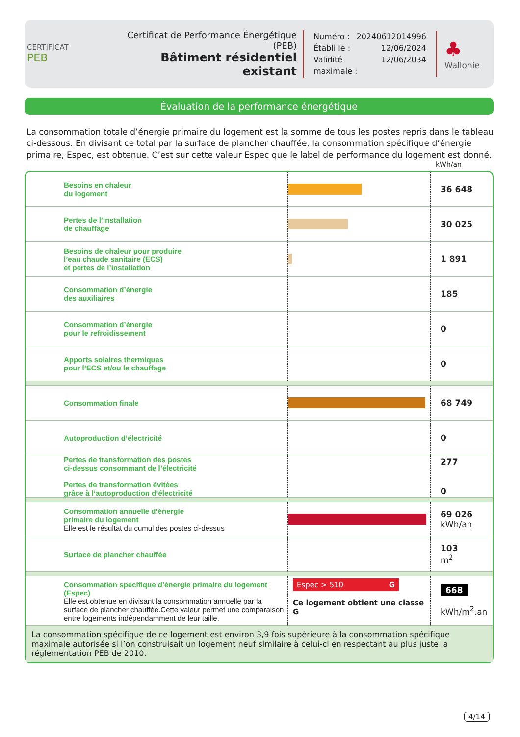CERTIFICAT
PEB
Certificat de Performance Énergétique (PEB)
Bâtiment résidentiel existant
Numéro : 20240612014996
Établi le : 12/06/2024
Validité maximale : 12/06/2034
♣
Wallonie
Évaluation de la performance énergétique
La consommation totale d’énergie primaire du logement est la somme de tous les postes repris dans le tableau ci-dessous. En divisant ce total par la surface de plancher chauffée, la consommation spécifique d’énergie primaire, Espec, est obtenue. C’est sur cette valeur Espec que le label de performance du logement est donné.
kWh/an
| | Besoins en chaleur du logement | | 36 648 |
| | Pertes de l’installation de chauffage | | 30 025 |
| | Besoins de chaleur pour produire l’eau chaude sanitaire (ECS) et pertes de l’installation | | 1 891 |
| | Consommation d’énergie des auxiliaires | | 185 |
| | Consommation d’énergie pour le refroidissement | | 0 |
| | Apports solaires thermiques pour l’ECS et/ou le chauffage | | 0 |
| | Consommation finale | | 68 749 |
| | Autoproduction d’électricité | | 0 |
| | Pertes de transformation des postes ci-dessus consommant de l’électricité Pertes de transformation évitées grâce à l’autoproduction d’électricité | | 277 0 |
| | Consommation annuelle d’énergie primaire du logement Elle est le résultat du cumul des postes ci-dessus | | 69 026 kWh/an |
| | Surface de plancher chauffée | | 103 m<sup>2</sup> |
| | Consommation spécifique d’énergie primaire du logement (Espec) Elle est obtenue en divisant la consommation annuelle par la surface de plancher chauffée.Cette valeur permet une comparaison entre logements indépendamment de leur taille. | Espec > 510 G Ce logement obtient une classe G | 668 kWh/m<sup>2</sup>.an |
| La consommation spécifique de ce logement est environ 3,9 fois supérieure à la consommation spécifique maximale autorisée si l’on construisait un logement neuf similaire à celui-ci en respectant au plus juste la réglementation PEB de 2010. | | | |
4/14